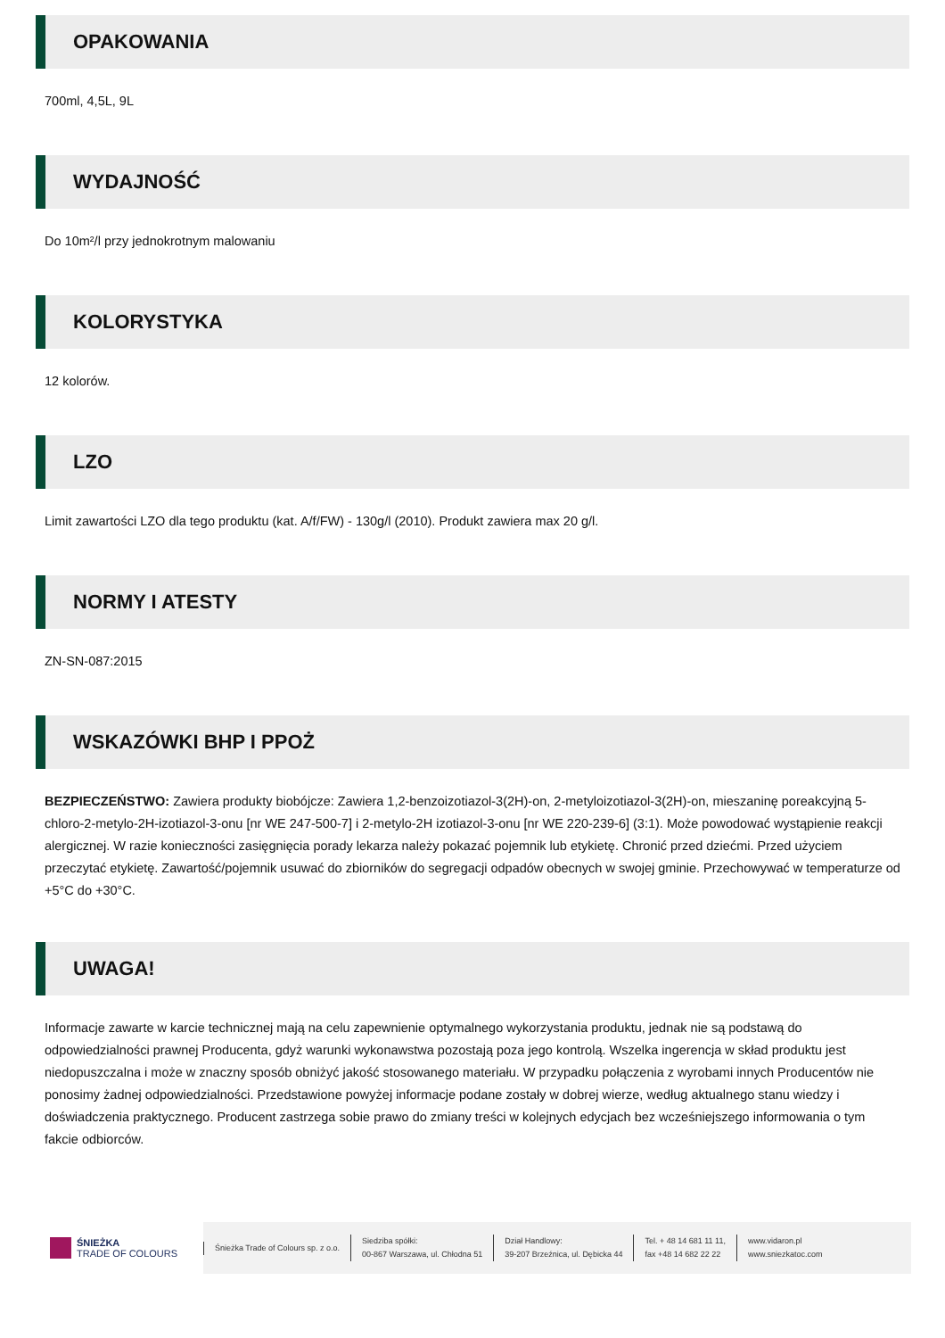OPAKOWANIA
700ml, 4,5L, 9L
WYDAJNOŚĆ
Do 10m²/l przy jednokrotnym malowaniu
KOLORYSTYKA
12 kolorów.
LZO
Limit zawartości LZO dla tego produktu (kat. A/f/FW) - 130g/l (2010). Produkt zawiera max 20 g/l.
NORMY I ATESTY
ZN-SN-087:2015
WSKAZÓWKI BHP I PPOŻ
BEZPIECZEŃSTWO: Zawiera produkty biobójcze: Zawiera 1,2-benzoizotiazol-3(2H)-on, 2-metyloizotiazol-3(2H)-on, mieszaninę poreakcyjną 5-chloro-2-metylo-2H-izotiazol-3-onu [nr WE 247-500-7] i 2-metylo-2H izotiazol-3-onu [nr WE 220-239-6] (3:1). Może powodować wystąpienie reakcji alergicznej. W razie konieczności zasięgnięcia porady lekarza należy pokazać pojemnik lub etykietę. Chronić przed dziećmi. Przed użyciem przeczytać etykietę. Zawartość/pojemnik usuwać do zbiorników do segregacji odpadów obecnych w swojej gminie. Przechowywać w temperaturze od +5°C do +30°C.
UWAGA!
Informacje zawarte w karcie technicznej mają na celu zapewnienie optymalnego wykorzystania produktu, jednak nie są podstawą do odpowiedzialności prawnej Producenta, gdyż warunki wykonawstwa pozostają poza jego kontrolą. Wszelka ingerencja w skład produktu jest niedopuszczalna i może w znaczny sposób obniżyć jakość stosowanego materiału. W przypadku połączenia z wyrobami innych Producentów nie ponosimy żadnej odpowiedzialności. Przedstawione powyżej informacje podane zostały w dobrej wierze, według aktualnego stanu wiedzy i doświadczenia praktycznego. Producent zastrzega sobie prawo do zmiany treści w kolejnych edycjach bez wcześniejszego informowania o tym fakcie odbiorców.
ŚNIEŻKA
TRADE OF COLOURS
Śnieżka Trade of Colours sp. z o.o.
Siedziba spółki:
00-867 Warszawa, ul. Chłodna 51
Dział Handlowy:
39-207 Brzeźnica, ul. Dębicka 44
Tel. + 48 14 681 11 11,
fax +48 14 682 22 22
www.vidaron.pl
www.sniezkatoc.com